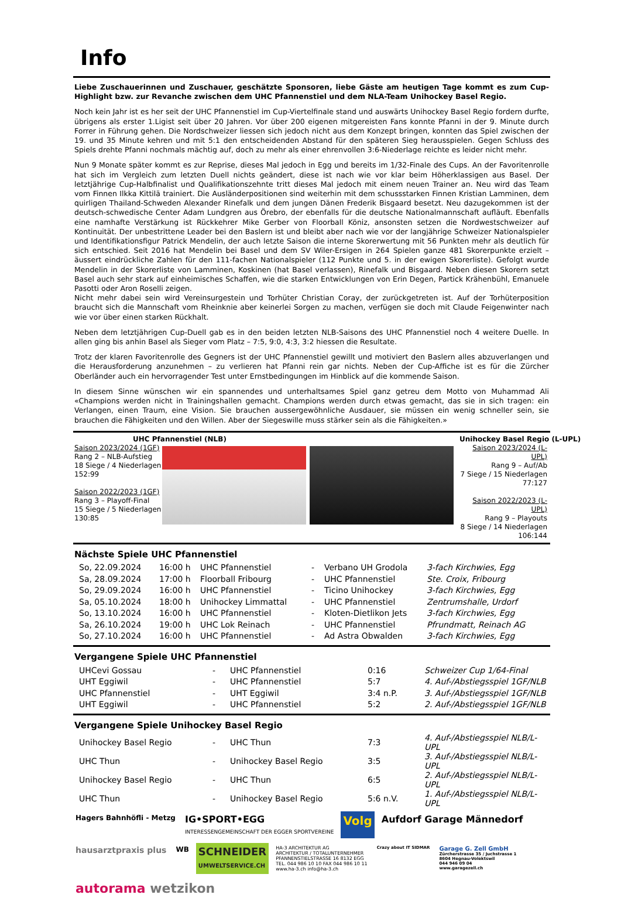Info
Liebe Zuschauerinnen und Zuschauer, geschätzte Sponsoren, liebe Gäste am heutigen Tage kommt es zum Cup-Highlight bzw. zur Revanche zwischen dem UHC Pfannenstiel und dem NLA-Team Unihockey Basel Regio.
Noch kein Jahr ist es her seit der UHC Pfannenstiel im Cup-Viertelfinale stand und auswärts Unihockey Basel Regio fordern durfte, übrigens als erster 1.Ligist seit über 20 Jahren. Vor über 200 eigenen mitgereisten Fans konnte Pfanni in der 9. Minute durch Forrer in Führung gehen. Die Nordschweizer liessen sich jedoch nicht aus dem Konzept bringen, konnten das Spiel zwischen der 19. und 35 Minute kehren und mit 5:1 den entscheidenden Abstand für den späteren Sieg herausspielen. Gegen Schluss des Spiels drehte Pfanni nochmals mächtig auf, doch zu mehr als einer ehrenvollen 3:6-Niederlage reichte es leider nicht mehr.
Nun 9 Monate später kommt es zur Reprise, dieses Mal jedoch in Egg und bereits im 1/32-Finale des Cups. An der Favoritenrolle hat sich im Vergleich zum letzten Duell nichts geändert, diese ist nach wie vor klar beim Höherklassigen aus Basel. Der letztjährige Cup-Halbfinalist und Qualifikationszehnte tritt dieses Mal jedoch mit einem neuen Trainer an. Neu wird das Team vom Finnen Ilkka Kittilä trainiert. Die Ausländerpositionen sind weiterhin mit dem schussstarken Finnen Kristian Lamminen, dem quirligen Thailand-Schweden Alexander Rinefalk und dem jungen Dänen Frederik Bisgaard besetzt. Neu dazugekommen ist der deutsch-schwedische Center Adam Lundgren aus Örebro, der ebenfalls für die deutsche Nationalmannschaft aufläuft. Ebenfalls eine namhafte Verstärkung ist Rückkehrer Mike Gerber von Floorball Köniz, ansonsten setzen die Nordwestschweizer auf Kontinuität. Der unbestrittene Leader bei den Baslern ist und bleibt aber nach wie vor der langjährige Schweizer Nationalspieler und Identifikationsfigur Patrick Mendelin, der auch letzte Saison die interne Skorerwertung mit 56 Punkten mehr als deutlich für sich entschied. Seit 2016 hat Mendelin bei Basel und dem SV Wiler-Ersigen in 264 Spielen ganze 481 Skorerpunkte erzielt – äussert eindrückliche Zahlen für den 111-fachen Nationalspieler (112 Punkte und 5. in der ewigen Skorerliste). Gefolgt wurde Mendelin in der Skorerliste von Lamminen, Koskinen (hat Basel verlassen), Rinefalk und Bisgaard. Neben diesen Skorern setzt Basel auch sehr stark auf einheimisches Schaffen, wie die starken Entwicklungen von Erin Degen, Partick Krähenbühl, Emanuele Pasotti oder Aron Roselli zeigen.
Nicht mehr dabei sein wird Vereinsurgestein und Torhüter Christian Coray, der zurückgetreten ist. Auf der Torhüterposition braucht sich die Mannschaft vom Rheinknie aber keinerlei Sorgen zu machen, verfügen sie doch mit Claude Feigenwinter nach wie vor über einen starken Rückhalt.
Neben dem letztjährigen Cup-Duell gab es in den beiden letzten NLB-Saisons des UHC Pfannenstiel noch 4 weitere Duelle. In allen ging bis anhin Basel als Sieger vom Platz – 7:5, 9:0, 4:3, 3:2 hiessen die Resultate.
Trotz der klaren Favoritenrolle des Gegners ist der UHC Pfannenstiel gewillt und motiviert den Baslern alles abzuverlangen und die Herausforderung anzunehmen – zu verlieren hat Pfanni rein gar nichts. Neben der Cup-Affiche ist es für die Zürcher Oberländer auch ein hervorragender Test unter Ernstbedingungen im Hinblick auf die kommende Saison.
In diesem Sinne wünschen wir ein spannendes und unterhaltsames Spiel ganz getreu dem Motto von Muhammad Ali «Champions werden nicht in Trainingshallen gemacht. Champions werden durch etwas gemacht, das sie in sich tragen: ein Verlangen, einen Traum, eine Vision. Sie brauchen aussergewöhnliche Ausdauer, sie müssen ein wenig schneller sein, sie brauchen die Fähigkeiten und den Willen. Aber der Siegeswille muss stärker sein als die Fähigkeiten.»
UHC Pfannenstiel (NLB)
Saison 2023/2024 (1GF)
Rang 2 – NLB-Aufstieg
18 Siege / 4 Niederlagen
152:99
Saison 2022/2023 (1GF)
Rang 3 – Playoff-Final
15 Siege / 5 Niederlagen
130:85
Unihockey Basel Regio (L-UPL)
Saison 2023/2024 (L-UPL)
Rang 9 – Auf/Ab
7 Siege / 15 Niederlagen
77:127
Saison 2022/2023 (L-UPL)
Rang 9 – Playouts
8 Siege / 14 Niederlagen
106:144
Nächste Spiele UHC Pfannenstiel
| So, 22.09.2024 | 16:00 h | UHC Pfannenstiel | - | Verbano UH Grodola | 3-fach Kirchwies, Egg |
| Sa, 28.09.2024 | 17:00 h | Floorball Fribourg | - | UHC Pfannenstiel | Ste. Croix, Fribourg |
| So, 29.09.2024 | 16:00 h | UHC Pfannenstiel | - | Ticino Unihockey | 3-fach Kirchwies, Egg |
| Sa, 05.10.2024 | 18:00 h | Unihockey Limmattal | - | UHC Pfannenstiel | Zentrumshalle, Urdorf |
| So, 13.10.2024 | 16:00 h | UHC Pfannenstiel | - | Kloten-Dietlikon Jets | 3-fach Kirchwies, Egg |
| Sa, 26.10.2024 | 19:00 h | UHC Lok Reinach | - | UHC Pfannenstiel | Pfrundmatt, Reinach AG |
| So, 27.10.2024 | 16:00 h | UHC Pfannenstiel | - | Ad Astra Obwalden | 3-fach Kirchwies, Egg |
Vergangene Spiele UHC Pfannenstiel
| UHCevi Gossau | - | UHC Pfannenstiel | 0:16 | Schweizer Cup 1/64-Final |
| UHT Eggiwil | - | UHC Pfannenstiel | 5:7 | 4. Auf-/Abstiegsspiel 1GF/NLB |
| UHC Pfannenstiel | - | UHT Eggiwil | 3:4 n.P. | 3. Auf-/Abstiegsspiel 1GF/NLB |
| UHT Eggiwil | - | UHC Pfannenstiel | 5:2 | 2. Auf-/Abstiegsspiel 1GF/NLB |
Vergangene Spiele Unihockey Basel Regio
| Unihockey Basel Regio | - | UHC Thun | 7:3 | 4. Auf-/Abstiegsspiel NLB/L-UPL |
| UHC Thun | - | Unihockey Basel Regio | 3:5 | 3. Auf-/Abstiegsspiel NLB/L-UPL |
| Unihockey Basel Regio | - | UHC Thun | 6:5 | 2. Auf-/Abstiegsspiel NLB/L-UPL |
| UHC Thun | - | Unihockey Basel Regio | 5:6 n.V. | 1. Auf-/Abstiegsspiel NLB/L-UPL |
Hagers Bahnhöfli - Metzg
IG•SPORT•EGG
INTERESSENGEMEINSCHAFT DER EGGER SPORTVEREINE
Volg
Aufdorf Garage Männedorf
hausarztpraxis plus
WB
SCHNEIDER
UMWELTSERVICE.CH
HA-3 ARCHITEKTUR AG
ARCHITEKTUR / TOTALUNTERNEHMER
PFANNENSTIELSTRASSE 16 8132 EGG
TEL. 044 986 10 10 FAX 044 986 10 11
www.ha-3.ch info@ha-3.ch
Crazy about IT SIDMAR
Garage G. Zell GmbH
Zürcherstrasse 35 / Juchstrasse 1
8604 Hegnau-Volektswil
044 946 09 04
www.garagezell.ch
autorama wetzikon